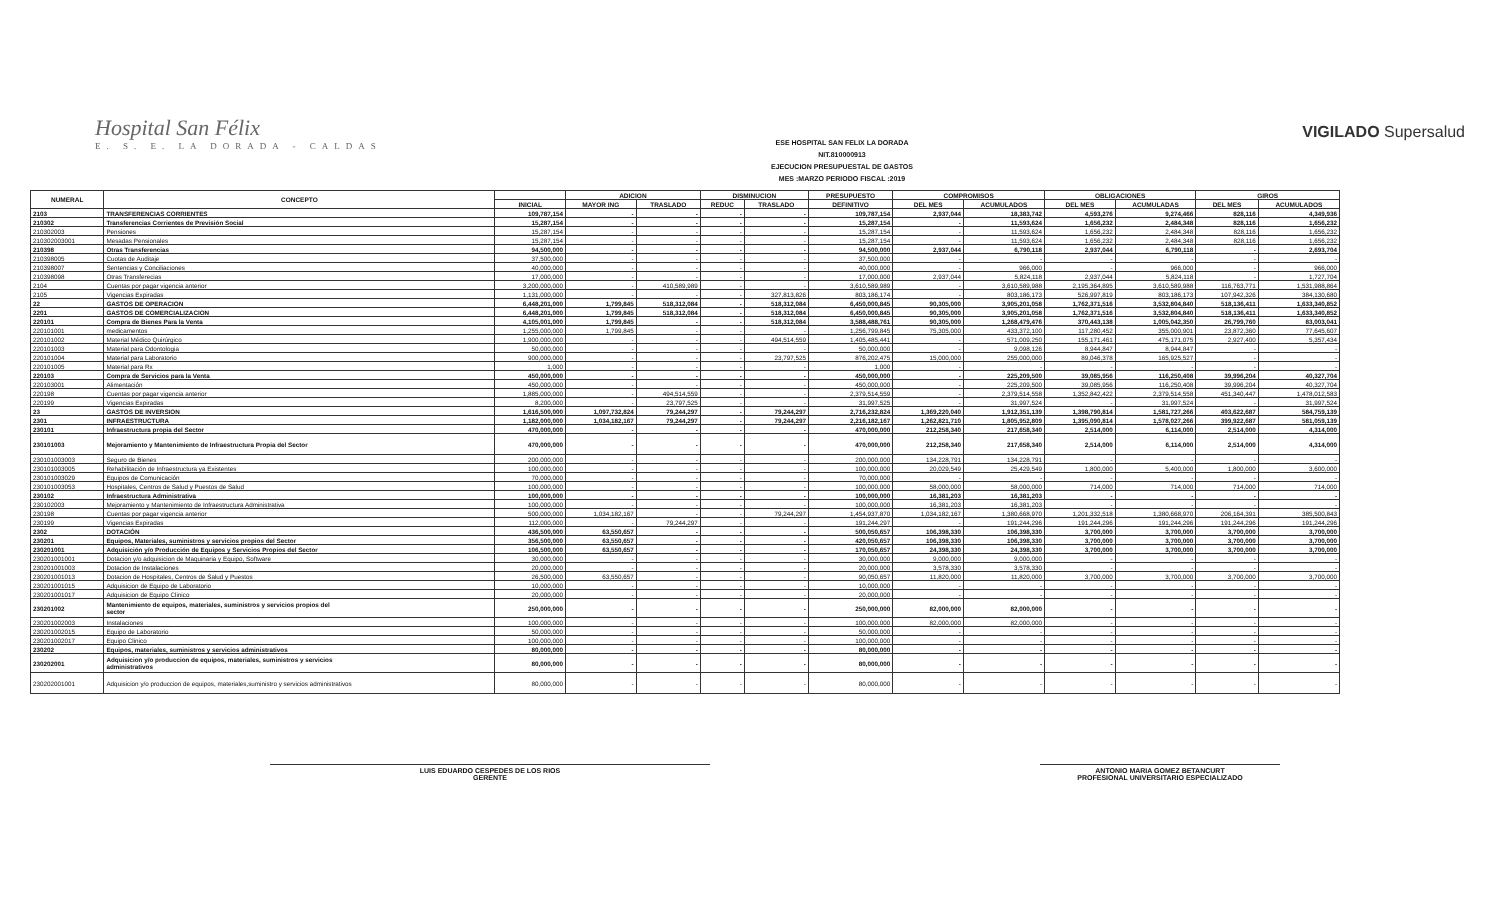Hospital San Félix
E. S. E. LA DORADA - CALDAS
ESE HOSPITAL SAN FELIX LA DORADA
NIT.810000913
EJECUCION PRESUPUESTAL DE GASTOS
MES :MARZO PERIODO FISCAL :2019
VIGILADO Supersalud
| NUMERAL | CONCEPTO | | ADICION | | DISMINUCION | | PRESUPUESTO | COMPROMISOS | | OBLIGACIONES | | GIROS | |
| --- | --- | --- | --- | --- | --- | --- | --- | --- | --- | --- | --- | --- | --- |
| | | INICIAL | MAYOR ING | TRASLADO | REDUC | TRASLADO | DEFINITIVO | DEL MES | ACUMULADOS | DEL MES | ACUMULADAS | DEL MES | ACUMULADOS |
| 2103 | TRANSFERENCIAS CORRIENTES | 109,787,154 | - | - | - | - | 109,787,154 | 2,937,044 | 18,383,742 | 4,593,276 | 9,274,466 | 828,116 | 4,349,936 |
| 210302 | Transferencias Corrientes de Previsión Social | 15,287,154 | - | - | - | - | 15,287,154 | - | 11,593,624 | 1,656,232 | 2,484,348 | 828,116 | 1,656,232 |
| 210302003 | Pensiones | 15,287,154 | - | - | - | - | 15,287,154 | - | 11,593,624 | 1,656,232 | 2,484,348 | 828,116 | 1,656,232 |
| 210302003001 | Mesadas Pensionales | 15,287,154 | - | - | - | - | 15,287,154 | - | 11,593,624 | 1,656,232 | 2,484,348 | 828,116 | 1,656,232 |
| 210398 | Otras Transferencias | 94,500,000 | - | - | - | - | 94,500,000 | 2,937,044 | 6,790,118 | 2,937,044 | 6,790,118 | - | 2,693,704 |
| 210398005 | Cuotas de Auditaje | 37,500,000 | - | - | - | - | 37,500,000 | - | - | - | - | - | - |
| 210398007 | Sentencias y Conciliaciones | 40,000,000 | - | - | - | - | 40,000,000 | - | 966,000 | - | 966,000 | - | 966,000 |
| 210398098 | Otras Transferecias | 17,000,000 | - | - | - | - | 17,000,000 | 2,937,044 | 5,824,118 | 2,937,044 | 5,824,118 | - | 1,727,704 |
| 2104 | Cuentas por pagar vigencia anterior | 3,200,000,000 | - | 410,589,989 | - | - | 3,610,589,989 | - | 3,610,589,988 | 2,195,364,895 | 3,610,589,988 | 116,763,771 | 1,531,988,864 |
| 2105 | Vigencias Expiradas | 1,131,000,000 | - | - | - | 327,813,826 | 803,186,174 | - | 803,186,173 | 526,997,819 | 803,186,173 | 107,942,326 | 384,130,680 |
| 22 | GASTOS DE OPERACION | 6,448,201,000 | 1,799,845 | 518,312,084 | - | 518,312,084 | 6,450,000,845 | 90,305,000 | 3,905,201,058 | 1,762,371,516 | 3,532,804,840 | 518,136,411 | 1,633,340,852 |
| 2201 | GASTOS DE COMERCIALIZACION | 6,448,201,000 | 1,799,845 | 518,312,084 | - | 518,312,084 | 6,450,000,845 | 90,305,000 | 3,905,201,058 | 1,762,371,516 | 3,532,804,840 | 518,136,411 | 1,633,340,852 |
| 220101 | Compra de Bienes Para la Venta | 4,105,001,000 | 1,799,845 | - | - | 518,312,084 | 3,588,488,761 | 90,305,000 | 1,268,479,476 | 370,443,138 | 1,005,042,350 | 26,799,760 | 83,003,041 |
| 220101001 | medicamentos | 1,255,000,000 | 1,799,845 | - | - | - | 1,256,799,845 | 75,305,000 | 433,372,100 | 117,280,452 | 355,000,901 | 23,872,360 | 77,645,607 |
| 220101002 | Material Médico Quirúrgico | 1,900,000,000 | - | - | - | 494,514,559 | 1,405,485,441 | - | 571,009,250 | 155,171,461 | 475,171,075 | 2,927,400 | 5,357,434 |
| 220101003 | Material para Odontologia | 50,000,000 | - | - | - | - | 50,000,000 | - | 9,098,126 | 8,944,847 | 8,944,847 | - | - |
| 220101004 | Material para Laboratorio | 900,000,000 | - | - | - | 23,797,525 | 876,202,475 | 15,000,000 | 255,000,000 | 89,046,378 | 165,925,527 | - | - |
| 220101005 | Material para Rx | 1,000 | - | - | - | - | 1,000 | - | - | - | - | - | - |
| 220103 | Compra de Servicios para la Venta | 450,000,000 | - | - | - | - | 450,000,000 | - | 225,209,500 | 39,085,956 | 116,250,408 | 39,996,204 | 40,327,704 |
| 220103001 | Alimentación | 450,000,000 | - | - | - | - | 450,000,000 | - | 225,209,500 | 39,085,956 | 116,250,408 | 39,996,204 | 40,327,704 |
| 220198 | Cuentas por pagar vigencia anterior | 1,885,000,000 | - | 494,514,559 | - | - | 2,379,514,559 | - | 2,379,514,558 | 1,352,842,422 | 2,379,514,558 | 451,340,447 | 1,478,012,583 |
| 220199 | Vigencias Expiradas | 8,200,000 | - | 23,797,525 | - | - | 31,997,525 | - | 31,997,524 | - | 31,997,524 | - | 31,997,524 |
| 23 | GASTOS DE INVERSION | 1,616,500,000 | 1,097,732,824 | 79,244,297 | - | 79,244,297 | 2,716,232,824 | 1,369,220,040 | 1,912,351,139 | 1,398,790,814 | 1,581,727,266 | 403,622,687 | 584,759,139 |
| 2301 | INFRAESTRUCTURA | 1,182,000,000 | 1,034,182,167 | 79,244,297 | - | 79,244,297 | 2,216,182,167 | 1,262,821,710 | 1,805,952,809 | 1,395,090,814 | 1,578,027,266 | 399,922,687 | 581,059,139 |
| 230101 | Infraestructura propia del Sector | 470,000,000 | - | - | - | - | 470,000,000 | 212,258,340 | 217,658,340 | 2,514,000 | 6,114,000 | 2,514,000 | 4,314,000 |
| 230101003 | Mejoramiento y Mantenimiento de Infraestructura Propia del Sector | 470,000,000 | - | - | - | - | 470,000,000 | 212,258,340 | 217,658,340 | 2,514,000 | 6,114,000 | 2,514,000 | 4,314,000 |
| 230101003003 | Seguro de Bienes | 200,000,000 | - | - | - | - | 200,000,000 | 134,228,791 | 134,228,791 | - | - | - | - |
| 230101003005 | Rehabilitación de Infraestructura ya Existentes | 100,000,000 | - | - | - | - | 100,000,000 | 20,029,549 | 25,429,549 | 1,800,000 | 5,400,000 | 1,800,000 | 3,600,000 |
| 230101003029 | Equipos de Comunicación | 70,000,000 | - | - | - | - | 70,000,000 | - | - | - | - | - | - |
| 230101003053 | Hospitales, Centros de Salud y Puestos de Salud | 100,000,000 | - | - | - | - | 100,000,000 | 58,000,000 | 58,000,000 | 714,000 | 714,000 | 714,000 | 714,000 |
| 230102 | Infraestructura Administrativa | 100,000,000 | - | - | - | - | 100,000,000 | 16,381,203 | 16,381,203 | - | - | - | - |
| 230102003 | Mejoramiento y Mantenimiento de Infraestructura Administrativa | 100,000,000 | - | - | - | - | 100,000,000 | 16,381,203 | 16,381,203 | - | - | - | - |
| 230198 | Cuentas por pagar vigencia anterior | 500,000,000 | 1,034,182,167 | - | - | 79,244,297 | 1,454,937,870 | 1,034,182,167 | 1,380,668,970 | 1,201,332,518 | 1,380,668,970 | 206,164,391 | 385,500,843 |
| 230199 | Vigencias Expiradas | 112,000,000 | - | 79,244,297 | - | - | 191,244,297 | - | 191,244,296 | 191,244,296 | 191,244,296 | 191,244,296 | 191,244,296 |
| 2302 | DOTACIÓN | 436,500,000 | 63,550,657 | - | - | - | 500,050,657 | 106,398,330 | 106,398,330 | 3,700,000 | 3,700,000 | 3,700,000 | 3,700,000 |
| 230201 | Equipos, Materiales, suministros y servicios propios del Sector | 356,500,000 | 63,550,657 | - | - | - | 420,050,657 | 106,398,330 | 106,398,330 | 3,700,000 | 3,700,000 | 3,700,000 | 3,700,000 |
| 230201001 | Adquisición y/o Producción de Equipos y Servicios Propios del Sector | 106,500,000 | 63,550,657 | - | - | - | 170,050,657 | 24,398,330 | 24,398,330 | 3,700,000 | 3,700,000 | 3,700,000 | 3,700,000 |
| 230201001001 | Dotacion y/o adquisicion de Maquinaria y Equipo, Software | 30,000,000 | - | - | - | - | 30,000,000 | 9,000,000 | 9,000,000 | - | - | - | - |
| 230201001003 | Dotacion de Instalaciones | 20,000,000 | - | - | - | - | 20,000,000 | 3,578,330 | 3,578,330 | - | - | - | - |
| 230201001013 | Dotacion de Hospitales, Centros de Salud y Puestos | 26,500,000 | 63,550,657 | - | - | - | 90,050,657 | 11,820,000 | 11,820,000 | 3,700,000 | 3,700,000 | 3,700,000 | 3,700,000 |
| 230201001015 | Adquisicion de Equipo de Laboratorio | 10,000,000 | - | - | - | - | 10,000,000 | - | - | - | - | - | - |
| 230201001017 | Adquisicion de Equipo Clinico | 20,000,000 | - | - | - | - | 20,000,000 | - | - | - | - | - | - |
| 230201002 | Mantenimiento de equipos, materiales, suministros y servicios propios del sector | 250,000,000 | - | - | - | - | 250,000,000 | 82,000,000 | 82,000,000 | - | - | - | - |
| 230201002003 | Instalaciones | 100,000,000 | - | - | - | - | 100,000,000 | 82,000,000 | 82,000,000 | - | - | - | - |
| 230201002015 | Equipo de Laboratorio | 50,000,000 | - | - | - | - | 50,000,000 | - | - | - | - | - | - |
| 230201002017 | Equipo Clinico | 100,000,000 | - | - | - | - | 100,000,000 | - | - | - | - | - | - |
| 230202 | Equipos, materiales, suministros y servicios administrativos | 80,000,000 | - | - | - | - | 80,000,000 | - | - | - | - | - | - |
| 230202001 | Adquisicion y/o produccion de equipos, materiales, suministros y servicios administrativos | 80,000,000 | - | - | - | - | 80,000,000 | - | - | - | - | - | - |
| 230202001001 | Adquisicion y/o produccion de equipos, materiales,suministro y servicios administrativos | 80,000,000 | - | - | - | - | 80,000,000 | - | - | - | - | - | - |
LUIS EDUARDO CESPEDES DE LOS RIOS
GERENTE
ANTONIO MARIA GOMEZ BETANCURT
PROFESIONAL UNIVERSITARIO ESPECIALIZADO